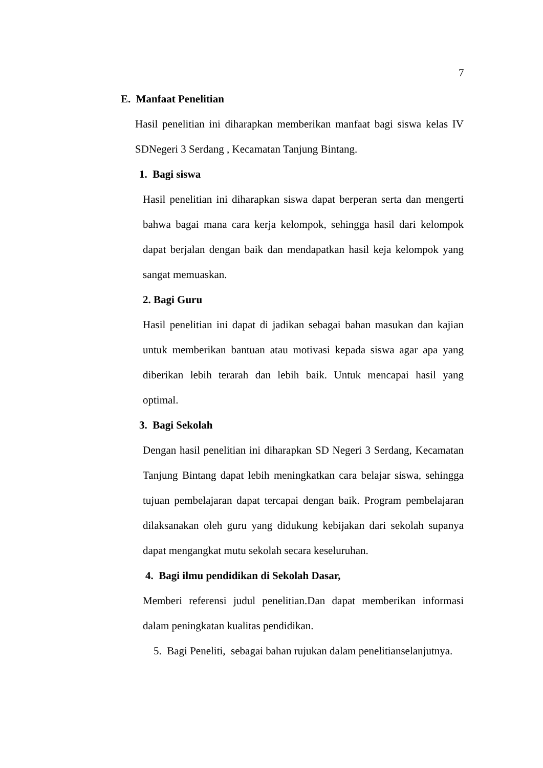7
E. Manfaat Penelitian
Hasil penelitian ini diharapkan memberikan manfaat bagi siswa kelas IV SDNegeri 3 Serdang , Kecamatan Tanjung Bintang.
1. Bagi siswa
Hasil penelitian ini diharapkan siswa dapat berperan serta dan mengerti bahwa bagai mana cara kerja kelompok, sehingga hasil dari kelompok dapat berjalan dengan baik dan mendapatkan hasil keja kelompok yang sangat memuaskan.
2. Bagi Guru
Hasil penelitian ini dapat di jadikan sebagai bahan masukan dan kajian untuk memberikan bantuan atau motivasi kepada siswa agar apa yang diberikan lebih terarah dan lebih baik. Untuk mencapai hasil yang optimal.
3. Bagi Sekolah
Dengan hasil penelitian ini diharapkan SD Negeri 3 Serdang, Kecamatan Tanjung Bintang dapat lebih meningkatkan cara belajar siswa, sehingga tujuan pembelajaran dapat tercapai dengan baik. Program pembelajaran dilaksanakan oleh guru yang didukung kebijakan dari sekolah supanya dapat mengangkat mutu sekolah secara keseluruhan.
4. Bagi ilmu pendidikan di Sekolah Dasar,
Memberi referensi judul penelitian.Dan dapat memberikan informasi dalam peningkatan kualitas pendidikan.
5. Bagi Peneliti, sebagai bahan rujukan dalam penelitianselanjutnya.